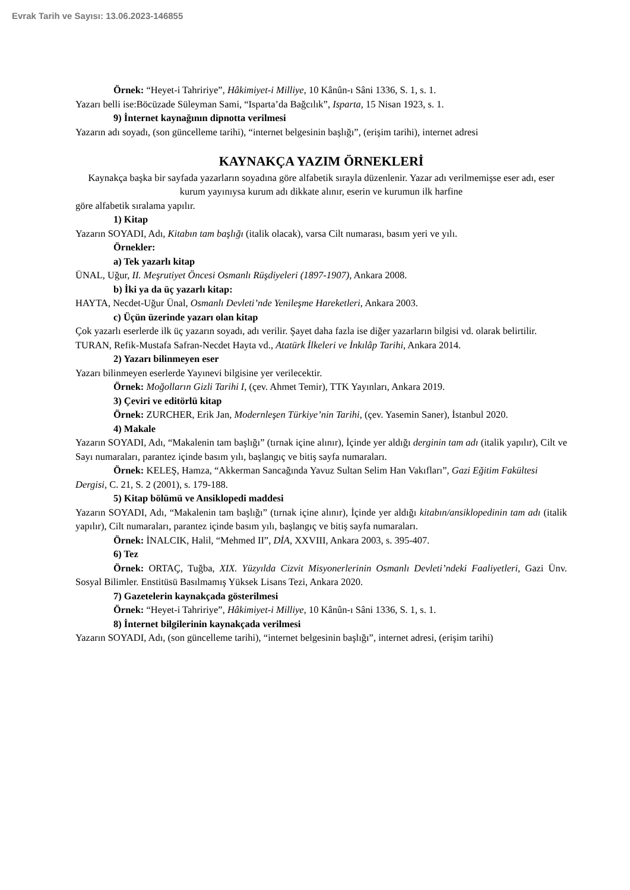Evrak Tarih ve Sayısı: 13.06.2023-146855
Örnek: “Heyet-i Tahririye”, Hâkimiyet-i Milliye, 10 Kânûn-ı Sâni 1336, S. 1, s. 1.
Yazarı belli ise:Böcüzade Süleyman Sami, “Isparta’da Bağcılık”, Isparta, 15 Nisan 1923, s. 1.
9) İnternet kaynağının dipnotta verilmesi
Yazarın adı soyadı, (son güncelleme tarihi), “internet belgesinin başlığı”, (erişim tarihi), internet adresi
KAYNAKÇA YAZIM ÖRNEKLERİ
Kaynakça başka bir sayfada yazarların soyadına göre alfabetik sırayla düzenlenir. Yazar adı verilmemişse eser adı, eser kurum yayınıysa kurum adı dikkate alınır, eserin ve kurumun ilk harfine
göre alfabetik sıralama yapılır.
1) Kitap
Yazarın SOYADI, Adı, Kitabın tam başlığı (italik olacak), varsa Cilt numarası, basım yeri ve yılı.
Örnekler:
a) Tek yazarlı kitap
ÜNAL, Uğur, II. Meşrutiyet Öncesi Osmanlı Rüşdiyeleri (1897-1907), Ankara 2008.
b) İki ya da üç yazarlı kitap:
HAYTA, Necdet-Uğur Ünal, Osmanlı Devleti’nde Yenileşme Hareketleri, Ankara 2003.
c) Üçün üzerinde yazarı olan kitap
Çok yazarlı eserlerde ilk üç yazarın soyadı, adı verilir. Şayet daha fazla ise diğer yazarların bilgisi vd. olarak belirtilir.
TURAN, Refik-Mustafa Safran-Necdet Hayta vd., Atatürk İlkeleri ve İnkılâp Tarihi, Ankara 2014.
2) Yazarı bilinmeyen eser
Yazarı bilinmeyen eserlerde Yayınevi bilgisine yer verilecektir.
Örnek: Moğolların Gizli Tarihi I, (çev. Ahmet Temir), TTK Yayınları, Ankara 2019.
3) Çeviri ve editörlü kitap
Örnek: ZURCHER, Erik Jan, Modernleşen Türkiye’nin Tarihi, (çev. Yasemin Saner), İstanbul 2020.
4) Makale
Yazarın SOYADI, Adı, “Makalenin tam başlığı” (tırnak içine alınır), İçinde yer aldığı derginin tam adı (italik yapılır), Cilt ve Sayı numaraları, parantez içinde basım yılı, başlangıç ve bitiş sayfa numaraları.
Örnek: KELEŞ, Hamza, “Akkerman Sancağında Yavuz Sultan Selim Han Vakıfları”, Gazi Eğitim Fakültesi Dergisi, C. 21, S. 2 (2001), s. 179-188.
5) Kitap bölümü ve Ansiklopedi maddesi
Yazarın SOYADI, Adı, “Makalenin tam başlığı” (tırnak içine alınır), İçinde yer aldığı kitabın/ansiklopedinin tam adı (italik yapılır), Cilt numaraları, parantez içinde basım yılı, başlangıç ve bitiş sayfa numaraları.
Örnek: İNALCIK, Halil, “Mehmed II”, DİA, XXVIII, Ankara 2003, s. 395-407.
6) Tez
Örnek: ORTAÇ, Tuğba, XIX. Yüzyılda Cizvit Misyonerlerinin Osmanlı Devleti’ndeki Faaliyetleri, Gazi Ünv. Sosyal Bilimler. Enstitüsü Basılmamış Yüksek Lisans Tezi, Ankara 2020.
7) Gazetelerin kaynakçada gösterilmesi
Örnek: “Heyet-i Tahririye”, Hâkimiyet-i Milliye, 10 Kânûn-ı Sâni 1336, S. 1, s. 1.
8) İnternet bilgilerinin kaynakçada verilmesi
Yazarın SOYADI, Adı, (son güncelleme tarihi), “internet belgesinin başlığı”, internet adresi, (erişim tarihi)